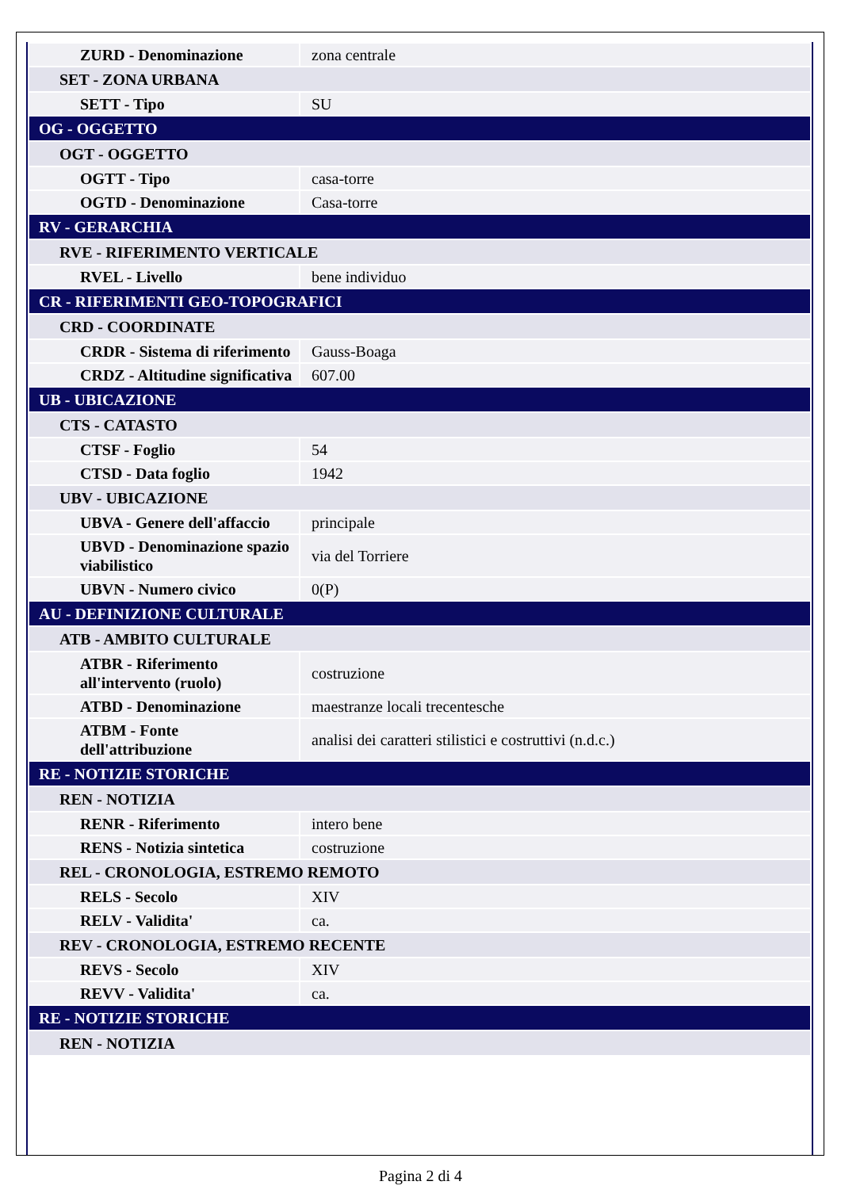| ZURD - Denominazione | zona centrale |
| SET - ZONA URBANA | |
| SETT - Tipo | SU |
| OG - OGGETTO | |
| OGT - OGGETTO | |
| OGTT - Tipo | casa-torre |
| OGTD - Denominazione | Casa-torre |
| RV - GERARCHIA | |
| RVE - RIFERIMENTO VERTICALE | |
| RVEL - Livello | bene individuo |
| CR - RIFERIMENTI GEO-TOPOGRAFICI | |
| CRD - COORDINATE | |
| CRDR - Sistema di riferimento | Gauss-Boaga |
| CRDZ - Altitudine significativa | 607.00 |
| UB - UBICAZIONE | |
| CTS - CATASTO | |
| CTSF - Foglio | 54 |
| CTSD - Data foglio | 1942 |
| UBV - UBICAZIONE | |
| UBVA - Genere dell'affaccio | principale |
| UBVD - Denominazione spazio viabilistico | via del Torriere |
| UBVN - Numero civico | 0(P) |
| AU - DEFINIZIONE CULTURALE | |
| ATB - AMBITO CULTURALE | |
| ATBR - Riferimento all'intervento (ruolo) | costruzione |
| ATBD - Denominazione | maestranze locali trecentesche |
| ATBM - Fonte dell'attribuzione | analisi dei caratteri stilistici e costruttivi (n.d.c.) |
| RE - NOTIZIE STORICHE | |
| REN - NOTIZIA | |
| RENR - Riferimento | intero bene |
| RENS - Notizia sintetica | costruzione |
| REL - CRONOLOGIA, ESTREMO REMOTO | |
| RELS - Secolo | XIV |
| RELV - Validita' | ca. |
| REV - CRONOLOGIA, ESTREMO RECENTE | |
| REVS - Secolo | XIV |
| REVV - Validita' | ca. |
| RE - NOTIZIE STORICHE | |
| REN - NOTIZIA | |
Pagina 2 di 4